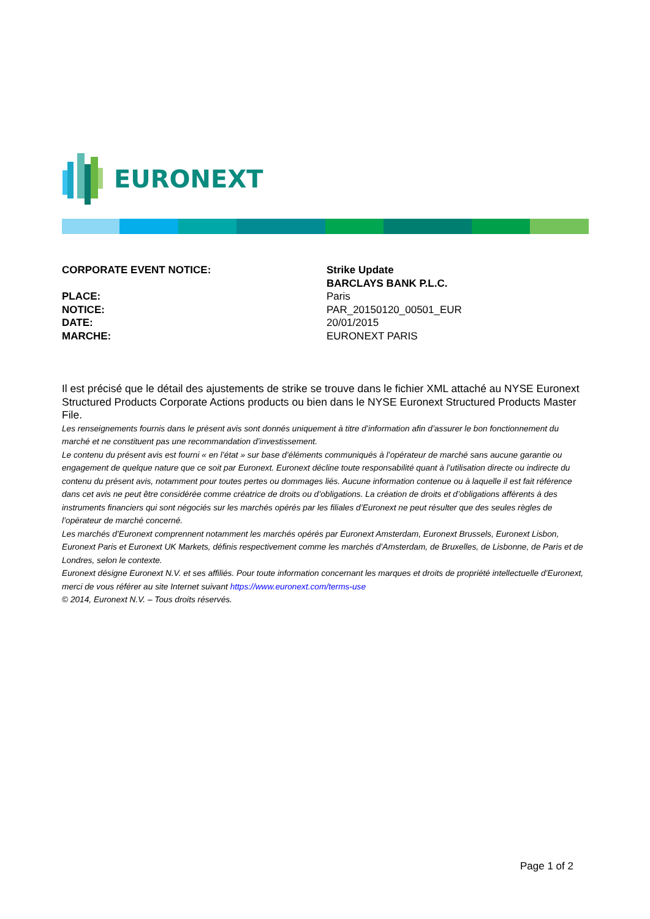EURONEXT
CORPORATE EVENT NOTICE: Strike Update
BARCLAYS BANK P.L.C.
PLACE: Paris
NOTICE: PAR_20150120_00501_EUR
DATE: 20/01/2015
MARCHE: EURONEXT PARIS
Il est précisé que le détail des ajustements de strike se trouve dans le fichier XML attaché au NYSE Euronext Structured Products Corporate Actions products ou bien dans le NYSE Euronext Structured Products Master File.
Les renseignements fournis dans le présent avis sont donnés uniquement à titre d’information afin d’assurer le bon fonctionnement du marché et ne constituent pas une recommandation d’investissement.
Le contenu du présent avis est fourni « en l’état » sur base d’éléments communiqués à l’opérateur de marché sans aucune garantie ou engagement de quelque nature que ce soit par Euronext. Euronext décline toute responsabilité quant à l’utilisation directe ou indirecte du contenu du présent avis, notamment pour toutes pertes ou dommages liés. Aucune information contenue ou à laquelle il est fait référence dans cet avis ne peut être considérée comme créatrice de droits ou d’obligations. La création de droits et d’obligations afférents à des instruments financiers qui sont négociés sur les marchés opérés par les filiales d’Euronext ne peut résulter que des seules règles de l’opérateur de marché concerné.
Les marchés d’Euronext comprennent notamment les marchés opérés par Euronext Amsterdam, Euronext Brussels, Euronext Lisbon, Euronext Paris et Euronext UK Markets, définis respectivement comme les marchés d’Amsterdam, de Bruxelles, de Lisbonne, de Paris et de Londres, selon le contexte.
Euronext désigne Euronext N.V. et ses affiliés. Pour toute information concernant les marques et droits de propriété intellectuelle d’Euronext, merci de vous référer au site Internet suivant https://www.euronext.com/terms-use
© 2014, Euronext N.V. – Tous droits réservés.
Page 1 of 2